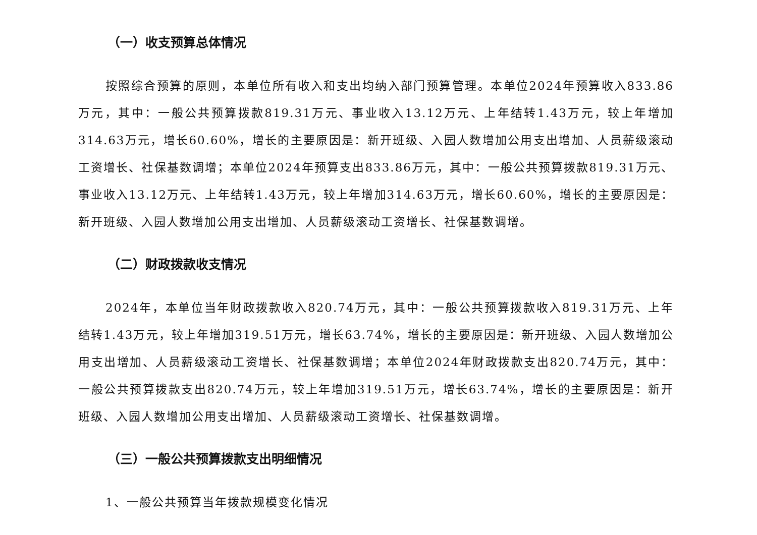（一）收支预算总体情况
按照综合预算的原则，本单位所有收入和支出均纳入部门预算管理。本单位2024年预算收入833.86万元，其中：一般公共预算拨款819.31万元、事业收入13.12万元、上年结转1.43万元，较上年增加314.63万元，增长60.60%，增长的主要原因是：新开班级、入园人数增加公用支出增加、人员薪级滚动工资增长、社保基数调增；本单位2024年预算支出833.86万元，其中：一般公共预算拨款819.31万元、事业收入13.12万元、上年结转1.43万元，较上年增加314.63万元，增长60.60%，增长的主要原因是：新开班级、入园人数增加公用支出增加、人员薪级滚动工资增长、社保基数调增。
（二）财政拨款收支情况
2024年，本单位当年财政拨款收入820.74万元，其中：一般公共预算拨款收入819.31万元、上年结转1.43万元，较上年增加319.51万元，增长63.74%，增长的主要原因是：新开班级、入园人数增加公用支出增加、人员薪级滚动工资增长、社保基数调增；本单位2024年财政拨款支出820.74万元，其中：一般公共预算拨款支出820.74万元，较上年增加319.51万元，增长63.74%，增长的主要原因是：新开班级、入园人数增加公用支出增加、人员薪级滚动工资增长、社保基数调增。
（三）一般公共预算拨款支出明细情况
1、一般公共预算当年拨款规模变化情况